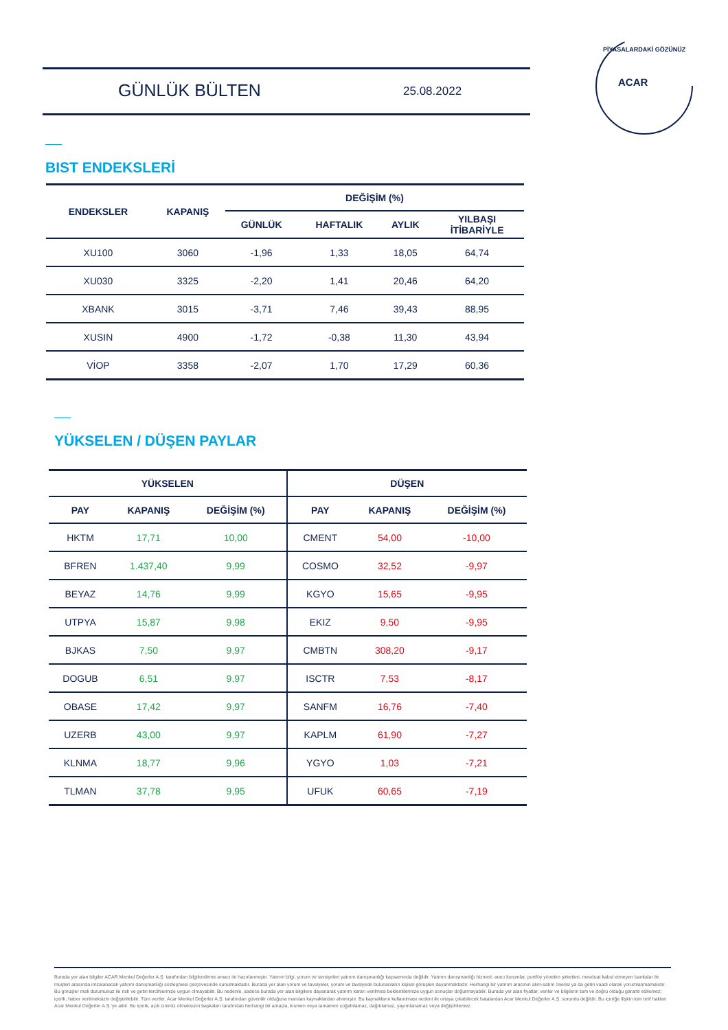GÜNLÜK BÜLTEN 25.08.2022
ACAR
PİYASALARDAKİ GÖZÜNÜZ
BIST ENDEKSLERİ
| ENDEKSLER | KAPANIŞ | DEĞİŞİM (%) | | | |
| --- | --- | --- | --- | --- | --- |
| | | GÜNLÜK | HAFTALIK | AYLIK | YILBAŞI İTİBARİYLE |
| XU100 | 3060 | -1,96 | 1,33 | 18,05 | 64,74 |
| XU030 | 3325 | -2,20 | 1,41 | 20,46 | 64,20 |
| XBANK | 3015 | -3,71 | 7,46 | 39,43 | 88,95 |
| XUSIN | 4900 | -1,72 | -0,38 | 11,30 | 43,94 |
| VİOP | 3358 | -2,07 | 1,70 | 17,29 | 60,36 |
YÜKSELEN / DÜŞEN PAYLAR
| YÜKSELEN | | | DÜŞEN | | |
| --- | --- | --- | --- | --- | --- |
| PAY | KAPANIŞ | DEĞİŞİM (%) | PAY | KAPANIŞ | DEĞİŞİM (%) |
| HKTM | 17,71 | 10,00 | CMENT | 54,00 | -10,00 |
| BFREN | 1.437,40 | 9,99 | COSMO | 32,52 | -9,97 |
| BEYAZ | 14,76 | 9,99 | KGYO | 15,65 | -9,95 |
| UTPYA | 15,87 | 9,98 | EKIZ | 9,50 | -9,95 |
| BJKAS | 7,50 | 9,97 | CMBTN | 308,20 | -9,17 |
| DOGUB | 6,51 | 9,97 | ISCTR | 7,53 | -8,17 |
| OBASE | 17,42 | 9,97 | SANFM | 16,76 | -7,40 |
| UZERB | 43,00 | 9,97 | KAPLM | 61,90 | -7,27 |
| KLNMA | 18,77 | 9,96 | YGYO | 1,03 | -7,21 |
| TLMAN | 37,78 | 9,95 | UFUK | 60,65 | -7,19 |
Burada yer alan bilgiler ACAR Menkul Değerler A.Ş. tarafından bilgilendirme amacı ile hazırlanmıştır. Yatırım bilgi, yorum ve tavsiyeleri yatırım danışmanlığı kapsamında değildir. Yatırım danışmanlığı hizmeti; aracı kurumlar, portföy yönetim şirketleri, mevduat kabul etmeyen bankalar ile müşteri arasında imzalanacak yatırım danışmanlığı sözleşmesi çerçevesinde sunulmaktadır. Burada yer alan yorum ve tavsiyeler, yorum ve tavsiyede bulunanların kişisel görüşleri dayanmaktadır. Herhangi bir yatırım aracının alım-satım önerisi ya da getiri vaadi olarak yorumlanmamalıdır. Bu görüşler mali durumunuz ile risk ve getiri tercihlerinize uygun olmayabilir. Bu nedenle, sadece burada yer alan bilgilere dayanarak yatırım kararı verilmesi beklentilerinize uygun sonuçlar doğurmayabilir. Burada yer alan fiyatlar, veriler ve bilgilerin tam ve doğru olduğu garanti edilemez; içerik, haber verilmeksizin değiştirilebilir. Tüm veriler, Acar Menkul Değerler A.Ş. tarafından güvenilir olduğuna inanılan kaynaklardan alınmıştır. Bu kaynakların kullanılması nedeni ile ortaya çıkabilecek hatalardan Acar Menkul Değerler A.Ş. sorumlu değildir. Bu içeriğe ilişkin tüm telif hakları Acar Menkul Değerler A.Ş.'ye aittir. Bu içerik, açık iznimiz olmaksızın başkaları tarafından herhangi bir amaçla, kısmen veya tamamen çoğaltılamaz, dağıtılamaz, yayımlanamaz veya değiştirilemez.